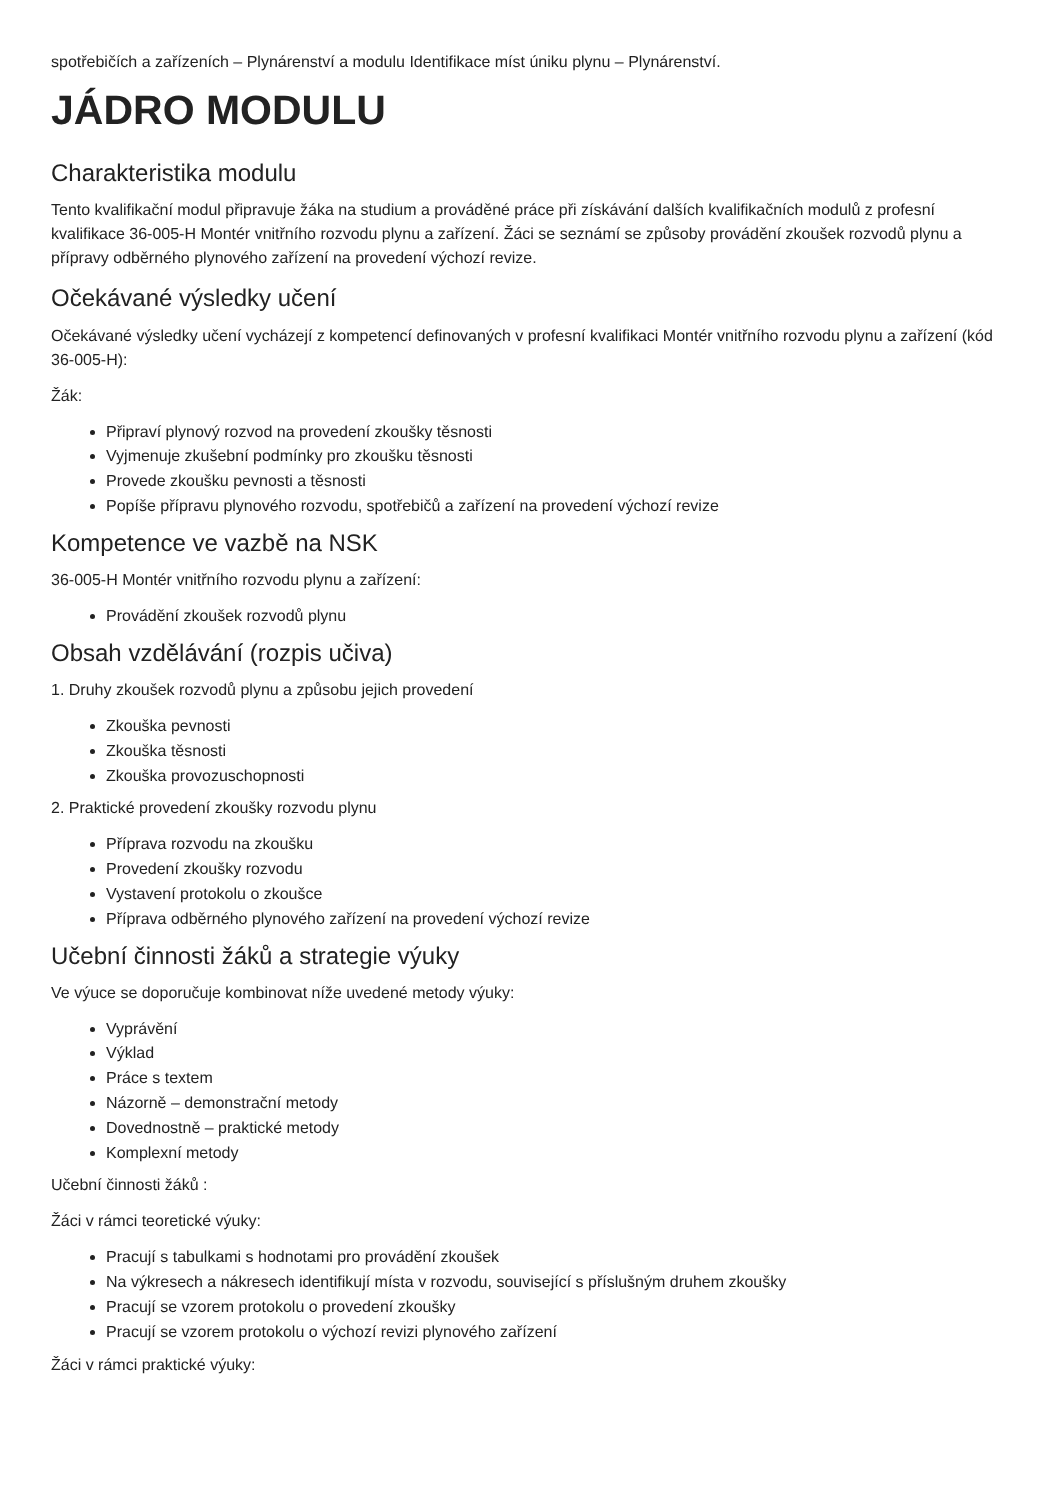spotřebičích a zařízeních – Plynárenství a modulu Identifikace míst úniku plynu – Plynárenství.
JÁDRO MODULU
Charakteristika modulu
Tento kvalifikační modul připravuje žáka na studium a prováděné práce při získávání dalších kvalifikačních modulů z profesní kvalifikace 36-005-H Montér vnitřního rozvodu plynu a zařízení. Žáci se seznámí se způsoby provádění zkoušek rozvodů plynu a přípravy odběrného plynového zařízení na provedení výchozí revize.
Očekávané výsledky učení
Očekávané výsledky učení vycházejí z kompetencí definovaných v profesní kvalifikaci Montér vnitřního rozvodu plynu a zařízení (kód 36-005-H):
Žák:
Připraví plynový rozvod na provedení zkoušky těsnosti
Vyjmenuje zkušební podmínky pro zkoušku těsnosti
Provede zkoušku pevnosti a těsnosti
Popíše přípravu plynového rozvodu, spotřebičů a zařízení na provedení výchozí revize
Kompetence ve vazbě na NSK
36-005-H Montér vnitřního rozvodu plynu a zařízení:
Provádění zkoušek rozvodů plynu
Obsah vzdělávání (rozpis učiva)
1. Druhy zkoušek rozvodů plynu a způsobu jejich provedení
Zkouška pevnosti
Zkouška těsnosti
Zkouška provozuschopnosti
2. Praktické provedení zkoušky rozvodu plynu
Příprava rozvodu na zkoušku
Provedení zkoušky rozvodu
Vystavení protokolu o zkoušce
Příprava odběrného plynového zařízení na provedení výchozí revize
Učební činnosti žáků a strategie výuky
Ve výuce se doporučuje kombinovat níže uvedené metody výuky:
Vyprávění
Výklad
Práce s textem
Názorně – demonstrační metody
Dovednostně – praktické metody
Komplexní metody
Učební činnosti žáků :
Žáci v rámci teoretické výuky:
Pracují s tabulkami s hodnotami pro provádění zkoušek
Na výkresech a nákresech identifikují místa v rozvodu, související s příslušným druhem zkoušky
Pracují se vzorem protokolu o provedení zkoušky
Pracují se vzorem protokolu o výchozí revizi plynového zařízení
Žáci v rámci praktické výuky: